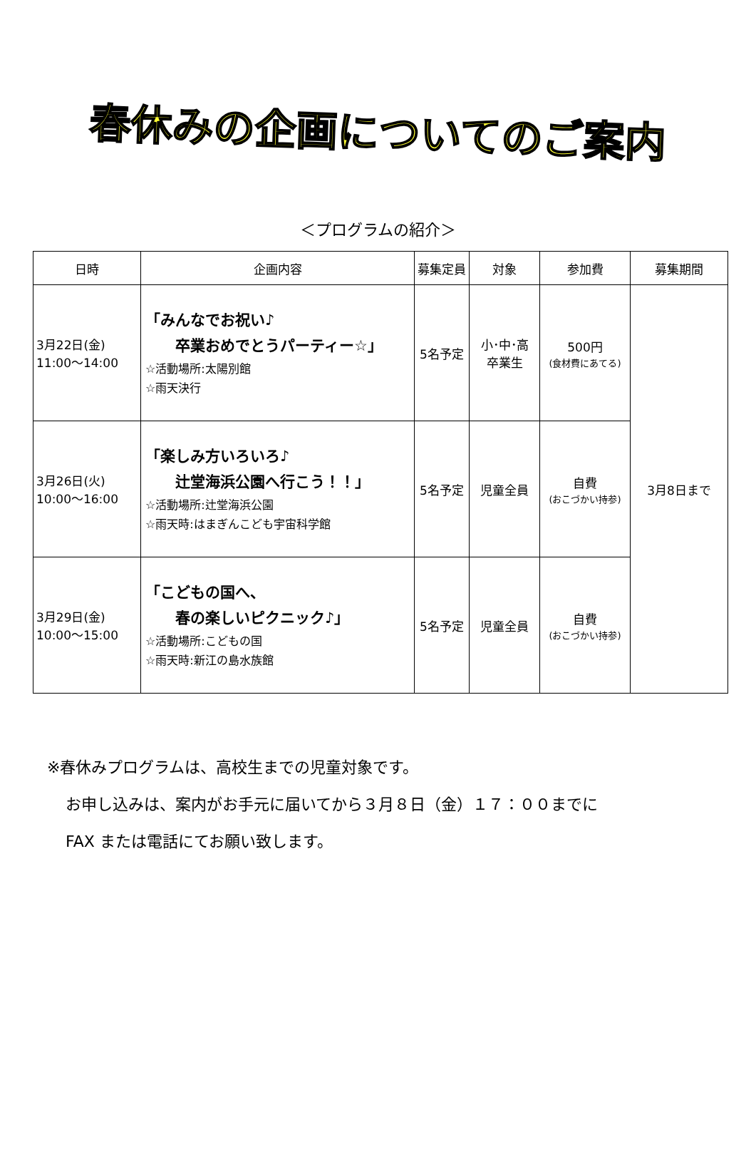春休みの企画についてのご案内
＜プログラムの紹介＞
| 日時 | 企画内容 | 募集定員 | 対象 | 参加費 | 募集期間 |
| --- | --- | --- | --- | --- | --- |
| 3月22日(金) 11:00～14:00 | 「みんなでお祝い♪ 卒業おめでとうパーティー☆」 ☆活動場所:太陽別館 ☆雨天決行 | 5名予定 | 小･中･高 卒業生 | 500円 (食材費にあてる) | 3月8日まで |
| 3月26日(火) 10:00～16:00 | 「楽しみ方いろいろ♪ 辻堂海浜公園へ行こう！！」 ☆活動場所:辻堂海浜公園 ☆雨天時:はまぎんこども宇宙科学館 | 5名予定 | 児童全員 | 自費 (おこづかい持参) | |
| 3月29日(金) 10:00～15:00 | 「こどもの国へ、 春の楽しいピクニック♪」 ☆活動場所:こどもの国 ☆雨天時:新江の島水族館 | 5名予定 | 児童全員 | 自費 (おこづかい持参) | |
※春休みプログラムは、高校生までの児童対象です。
お申し込みは、案内がお手元に届いてから３月８日（金）１７：００までに
FAX または電話にてお願い致します。